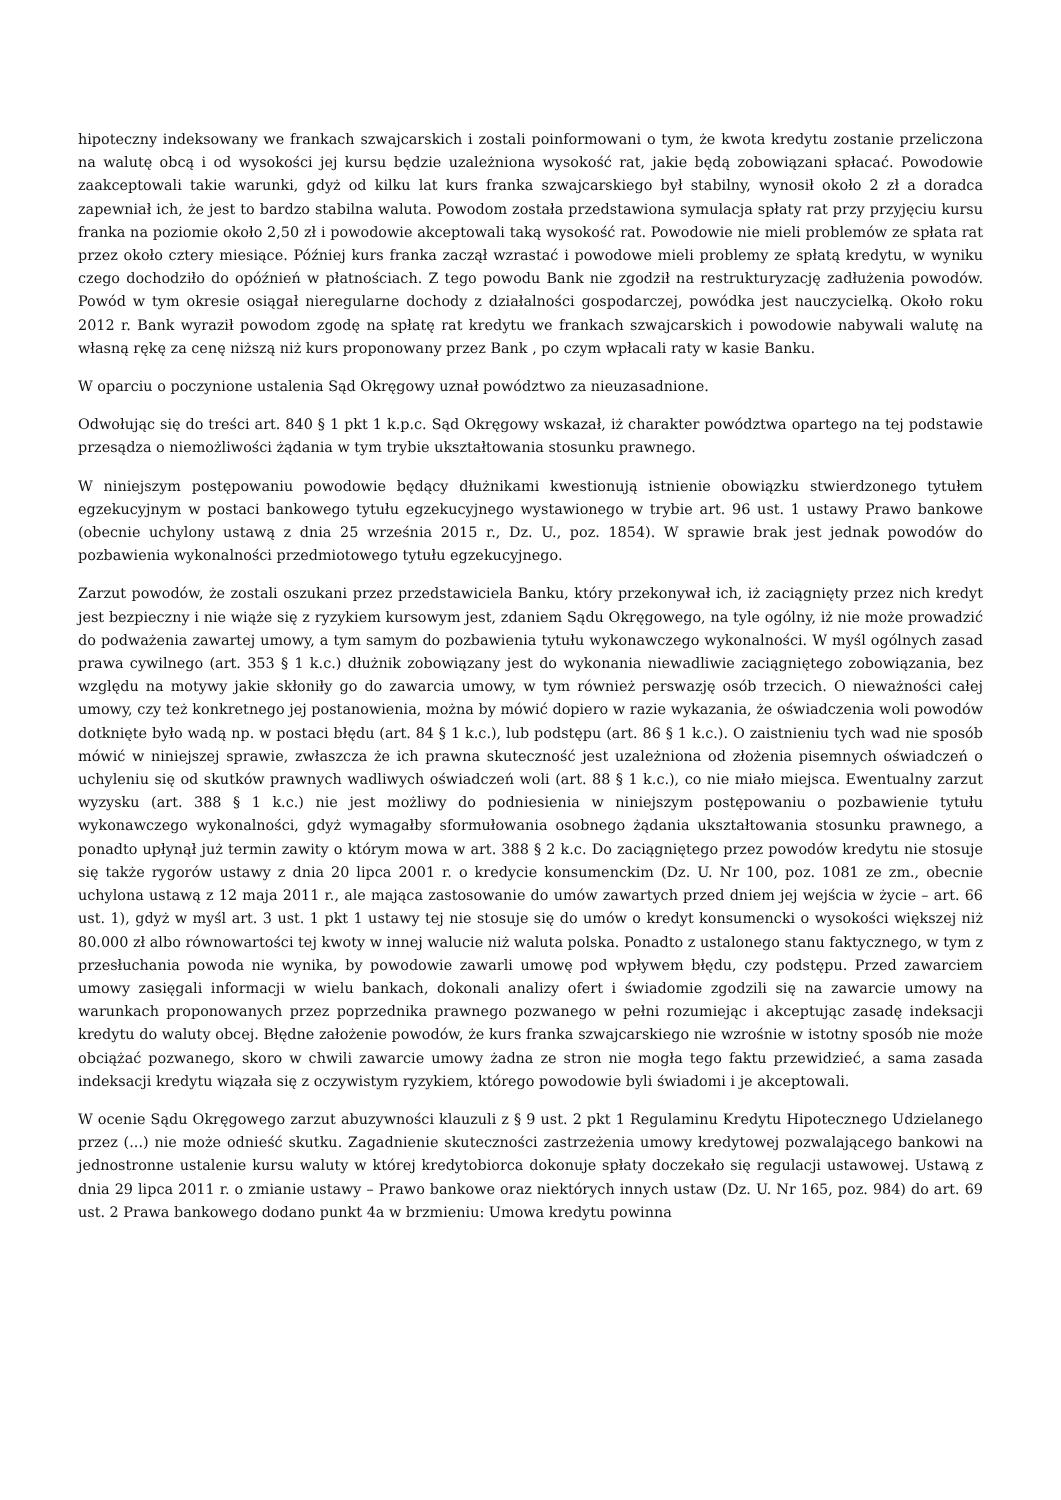hipoteczny indeksowany we frankach szwajcarskich i zostali poinformowani o tym, że kwota kredytu zostanie przeliczona na walutę obcą i od wysokości jej kursu będzie uzależniona wysokość rat, jakie będą zobowiązani spłacać. Powodowie zaakceptowali takie warunki, gdyż od kilku lat kurs franka szwajcarskiego był stabilny, wynosił około 2 zł a doradca zapewniał ich, że jest to bardzo stabilna waluta. Powodom została przedstawiona symulacja spłaty rat przy przyjęciu kursu franka na poziomie około 2,50 zł i powodowie akceptowali taką wysokość rat. Powodowie nie mieli problemów ze spłata rat przez około cztery miesiące. Później kurs franka zaczął wzrastać i powodowe mieli problemy ze spłatą kredytu, w wyniku czego dochodziło do opóźnień w płatnościach. Z tego powodu Bank nie zgodził na restrukturyzację zadłużenia powodów. Powód w tym okresie osiągał nieregularne dochody z działalności gospodarczej, powódka jest nauczycielką. Około roku 2012 r. Bank wyraził powodom zgodę na spłatę rat kredytu we frankach szwajcarskich i powodowie nabywali walutę na własną rękę za cenę niższą niż kurs proponowany przez Bank , po czym wpłacali raty w kasie Banku.
W oparciu o poczynione ustalenia Sąd Okręgowy uznał powództwo za nieuzasadnione.
Odwołując się do treści art. 840 § 1 pkt 1 k.p.c. Sąd Okręgowy wskazał, iż charakter powództwa opartego na tej podstawie przesądza o niemożliwości żądania w tym trybie ukształtowania stosunku prawnego.
W niniejszym postępowaniu powodowie będący dłużnikami kwestionują istnienie obowiązku stwierdzonego tytułem egzekucyjnym w postaci bankowego tytułu egzekucyjnego wystawionego w trybie art. 96 ust. 1 ustawy Prawo bankowe (obecnie uchylony ustawą z dnia 25 września 2015 r., Dz. U., poz. 1854). W sprawie brak jest jednak powodów do pozbawienia wykonalności przedmiotowego tytułu egzekucyjnego.
Zarzut powodów, że zostali oszukani przez przedstawiciela Banku, który przekonywał ich, iż zaciągnięty przez nich kredyt jest bezpieczny i nie wiąże się z ryzykiem kursowym jest, zdaniem Sądu Okręgowego, na tyle ogólny, iż nie może prowadzić do podważenia zawartej umowy, a tym samym do pozbawienia tytułu wykonawczego wykonalności. W myśl ogólnych zasad prawa cywilnego (art. 353 § 1 k.c.) dłużnik zobowiązany jest do wykonania niewadliwie zaciągniętego zobowiązania, bez względu na motywy jakie skłoniły go do zawarcia umowy, w tym również perswazję osób trzecich. O nieważności całej umowy, czy też konkretnego jej postanowienia, można by mówić dopiero w razie wykazania, że oświadczenia woli powodów dotknięte było wadą np. w postaci błędu (art. 84 § 1 k.c.), lub podstępu (art. 86 § 1 k.c.). O zaistnieniu tych wad nie sposób mówić w niniejszej sprawie, zwłaszcza że ich prawna skuteczność jest uzależniona od złożenia pisemnych oświadczeń o uchyleniu się od skutków prawnych wadliwych oświadczeń woli (art. 88 § 1 k.c.), co nie miało miejsca. Ewentualny zarzut wyzysku (art. 388 § 1 k.c.) nie jest możliwy do podniesienia w niniejszym postępowaniu o pozbawienie tytułu wykonawczego wykonalności, gdyż wymagałby sformułowania osobnego żądania ukształtowania stosunku prawnego, a ponadto upłynął już termin zawity o którym mowa w art. 388 § 2 k.c. Do zaciągniętego przez powodów kredytu nie stosuje się także rygorów ustawy z dnia 20 lipca 2001 r. o kredycie konsumenckim (Dz. U. Nr 100, poz. 1081 ze zm., obecnie uchylona ustawą z 12 maja 2011 r., ale mająca zastosowanie do umów zawartych przed dniem jej wejścia w życie – art. 66 ust. 1), gdyż w myśl art. 3 ust. 1 pkt 1 ustawy tej nie stosuje się do umów o kredyt konsumencki o wysokości większej niż 80.000 zł albo równowartości tej kwoty w innej walucie niż waluta polska. Ponadto z ustalonego stanu faktycznego, w tym z przesłuchania powoda nie wynika, by powodowie zawarli umowę pod wpływem błędu, czy podstępu. Przed zawarciem umowy zasięgali informacji w wielu bankach, dokonali analizy ofert i świadomie zgodzili się na zawarcie umowy na warunkach proponowanych przez poprzednika prawnego pozwanego w pełni rozumiejąc i akceptując zasadę indeksacji kredytu do waluty obcej. Błędne założenie powodów, że kurs franka szwajcarskiego nie wzrośnie w istotny sposób nie może obciążać pozwanego, skoro w chwili zawarcie umowy żadna ze stron nie mogła tego faktu przewidzieć, a sama zasada indeksacji kredytu wiązała się z oczywistym ryzykiem, którego powodowie byli świadomi i je akceptowali.
W ocenie Sądu Okręgowego zarzut abuzywności klauzuli z § 9 ust. 2 pkt 1 Regulaminu Kredytu Hipotecznego Udzielanego przez (...) nie może odnieść skutku. Zagadnienie skuteczności zastrzeżenia umowy kredytowej pozwalającego bankowi na jednostronne ustalenie kursu waluty w której kredytobiorca dokonuje spłaty doczekało się regulacji ustawowej. Ustawą z dnia 29 lipca 2011 r. o zmianie ustawy – Prawo bankowe oraz niektórych innych ustaw (Dz. U. Nr 165, poz. 984) do art. 69 ust. 2 Prawa bankowego dodano punkt 4a w brzmieniu: Umowa kredytu powinna